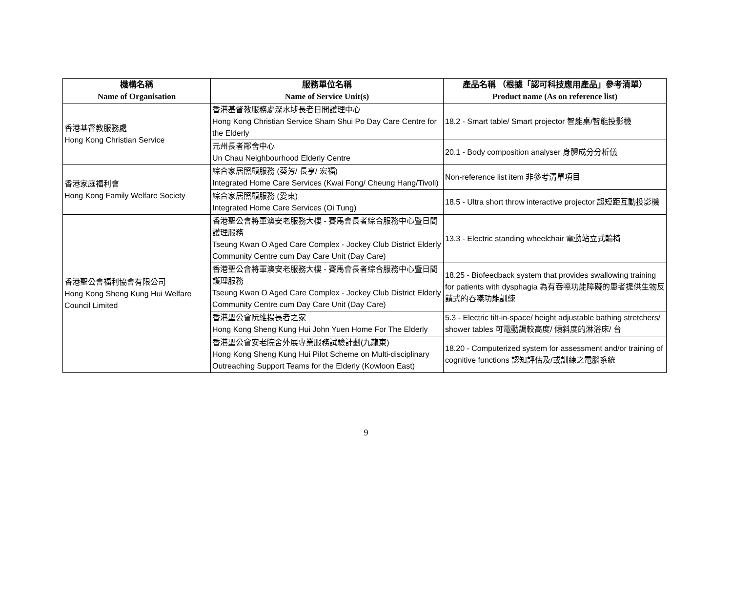| 機構名稱 Name of Organisation | 服務單位名稱 Name of Service Unit(s) | 產品名稱 （根據「認可科技應用產品」參考清單） Product name (As on reference list) |
| --- | --- | --- |
| 香港基督教服務處 Hong Kong Christian Service | 香港基督教服務處深水埗長者日間護理中心 Hong Kong Christian Service Sham Shui Po Day Care Centre for the Elderly | 18.2 - Smart table/ Smart projector 智能桌/智能投影機 |
| | 元州長者鄰舍中心 Un Chau Neighbourhood Elderly Centre | 20.1 - Body composition analyser 身體成分分析儀 |
| 香港家庭福利會 Hong Kong Family Welfare Society | 綜合家居照顧服務 (葵芳/ 長亨/ 宏福) Integrated Home Care Services (Kwai Fong/ Cheung Hang/Tivoli) | Non-reference list item 非參考清單項目 |
| | 綜合家居照顧服務 (愛東) Integrated Home Care Services (Oi Tung) | 18.5 - Ultra short throw interactive projector 超短距互動投影機 |
| 香港聖公會福利協會有限公司 Hong Kong Sheng Kung Hui Welfare Council Limited | 香港聖公會將軍澳安老服務大樓 - 賽馬會長者綜合服務中心暨日間護理服務 Tseung Kwan O Aged Care Complex - Jockey Club District Elderly Community Centre cum Day Care Unit (Day Care) | 13.3 - Electric standing wheelchair 電動站立式輪椅 |
| | 香港聖公會將軍澳安老服務大樓 - 賽馬會長者綜合服務中心暨日間護理服務 Tseung Kwan O Aged Care Complex - Jockey Club District Elderly Community Centre cum Day Care Unit (Day Care) | 18.25 - Biofeedback system that provides swallowing training for patients with dysphagia 為有吞嚥功能障礙的患者提供生物反饋式的吞嚥功能訓練 |
| | 香港聖公會阮維揚長者之家 Hong Kong Sheng Kung Hui John Yuen Home For The Elderly | 5.3 - Electric tilt-in-space/ height adjustable bathing stretchers/ shower tables 可電動調較高度/ 傾斜度的淋浴床/ 台 |
| | 香港聖公會安老院舍外展專業服務試驗計劃(九龍東) Hong Kong Sheng Kung Hui Pilot Scheme on Multi-disciplinary Outreaching Support Teams for the Elderly (Kowloon East) | 18.20 - Computerized system for assessment and/or training of cognitive functions 認知評估及/或訓練之電腦系統 |
9